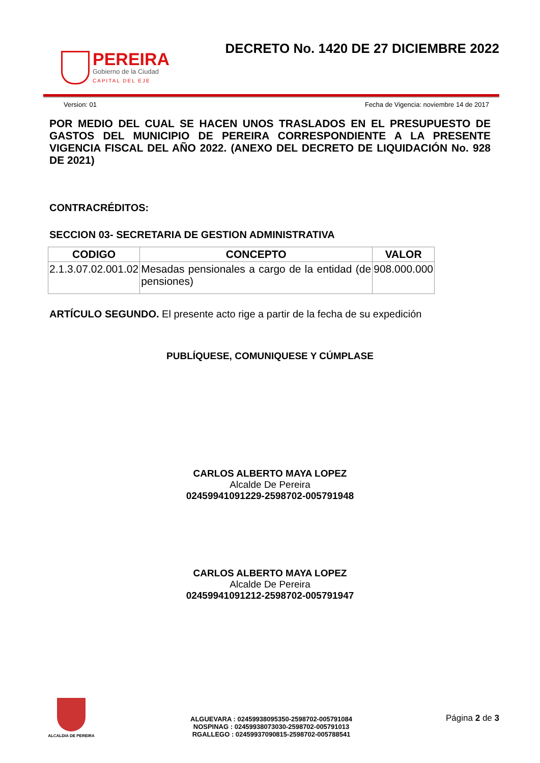PEREIRA
Gobierno de la Ciudad
CAPITAL DEL EJE
DECRETO No. 1420 DE 27 DICIEMBRE 2022
Version: 01 Fecha de Vigencia: noviembre 14 de 2017
POR MEDIO DEL CUAL SE HACEN UNOS TRASLADOS EN EL PRESUPUESTO DE GASTOS DEL MUNICIPIO DE PEREIRA CORRESPONDIENTE A LA PRESENTE VIGENCIA FISCAL DEL AÑO 2022. (ANEXO DEL DECRETO DE LIQUIDACIÓN No. 928 DE 2021)
CONTRACRÉDITOS:
SECCION 03- SECRETARIA DE GESTION ADMINISTRATIVA
| CODIGO | CONCEPTO | VALOR |
| --- | --- | --- |
| 2.1.3.07.02.001.02 | Mesadas pensionales a cargo de la entidad (de pensiones) | 908.000.000 |
ARTÍCULO SEGUNDO. El presente acto rige a partir de la fecha de su expedición
PUBLÍQUESE, COMUNIQUESE Y CÚMPLASE
CARLOS ALBERTO MAYA LOPEZ
Alcalde De Pereira
02459941091229-2598702-005791948
CARLOS ALBERTO MAYA LOPEZ
Alcalde De Pereira
02459941091212-2598702-005791947
ALCALDIA DE PEREIRA
ALGUEVARA : 02459938095350-2598702-005791084
NOSPINAG : 02459938073030-2598702-005791013
RGALLEGO : 02459937090815-2598702-005788541
Página 2 de 3